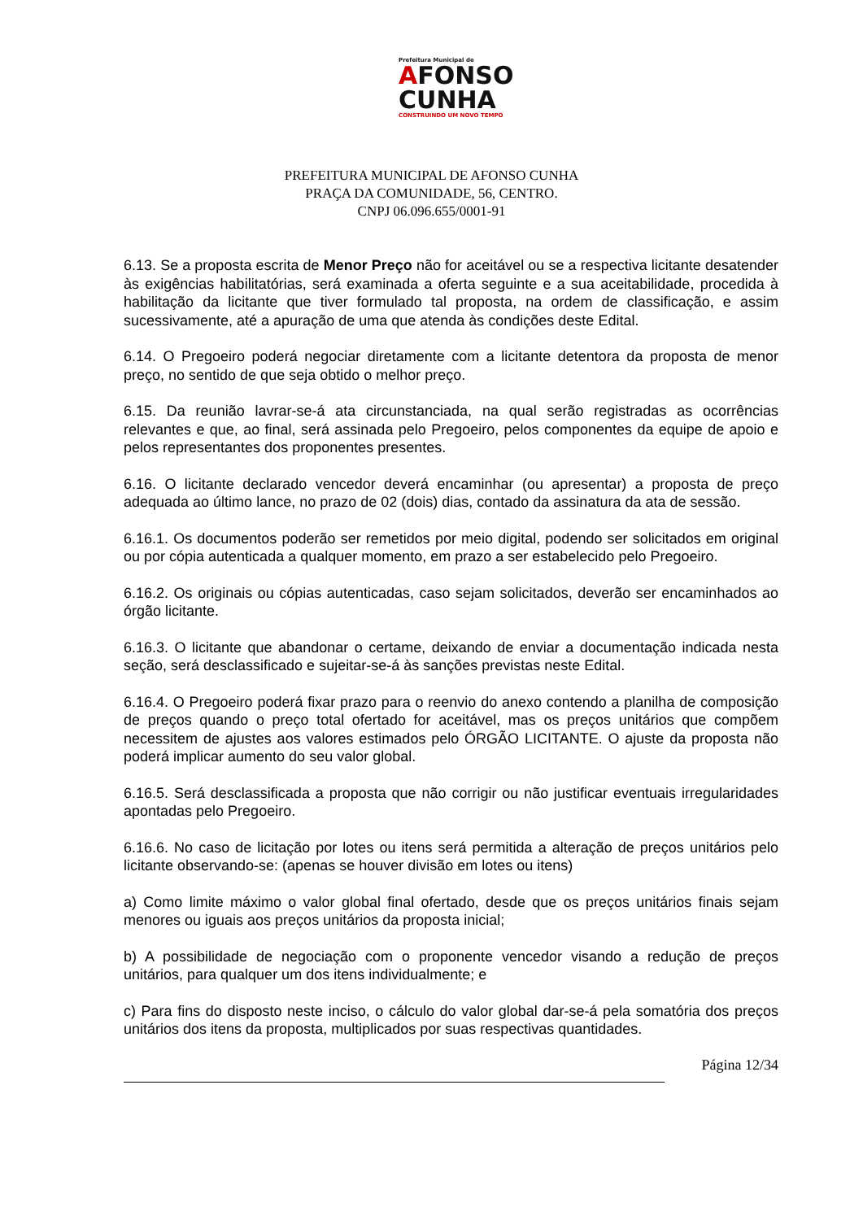Prefeitura Municipal de
AFONSO
CUNHA
CONSTRUINDO UM NOVO TEMPO
PREFEITURA MUNICIPAL DE AFONSO CUNHA
PRAÇA DA COMUNIDADE, 56, CENTRO.
CNPJ 06.096.655/0001-91
6.13. Se a proposta escrita de Menor Preço não for aceitável ou se a respectiva licitante desatender às exigências habilitatórias, será examinada a oferta seguinte e a sua aceitabilidade, procedida à habilitação da licitante que tiver formulado tal proposta, na ordem de classificação, e assim sucessivamente, até a apuração de uma que atenda às condições deste Edital.
6.14. O Pregoeiro poderá negociar diretamente com a licitante detentora da proposta de menor preço, no sentido de que seja obtido o melhor preço.
6.15. Da reunião lavrar-se-á ata circunstanciada, na qual serão registradas as ocorrências relevantes e que, ao final, será assinada pelo Pregoeiro, pelos componentes da equipe de apoio e pelos representantes dos proponentes presentes.
6.16. O licitante declarado vencedor deverá encaminhar (ou apresentar) a proposta de preço adequada ao último lance, no prazo de 02 (dois) dias, contado da assinatura da ata de sessão.
6.16.1. Os documentos poderão ser remetidos por meio digital, podendo ser solicitados em original ou por cópia autenticada a qualquer momento, em prazo a ser estabelecido pelo Pregoeiro.
6.16.2. Os originais ou cópias autenticadas, caso sejam solicitados, deverão ser encaminhados ao órgão licitante.
6.16.3. O licitante que abandonar o certame, deixando de enviar a documentação indicada nesta seção, será desclassificado e sujeitar-se-á às sanções previstas neste Edital.
6.16.4. O Pregoeiro poderá fixar prazo para o reenvio do anexo contendo a planilha de composição de preços quando o preço total ofertado for aceitável, mas os preços unitários que compõem necessitem de ajustes aos valores estimados pelo ÓRGÃO LICITANTE. O ajuste da proposta não poderá implicar aumento do seu valor global.
6.16.5. Será desclassificada a proposta que não corrigir ou não justificar eventuais irregularidades apontadas pelo Pregoeiro.
6.16.6. No caso de licitação por lotes ou itens será permitida a alteração de preços unitários pelo licitante observando-se: (apenas se houver divisão em lotes ou itens)
a) Como limite máximo o valor global final ofertado, desde que os preços unitários finais sejam menores ou iguais aos preços unitários da proposta inicial;
b) A possibilidade de negociação com o proponente vencedor visando a redução de preços unitários, para qualquer um dos itens individualmente; e
c) Para fins do disposto neste inciso, o cálculo do valor global dar-se-á pela somatória dos preços unitários dos itens da proposta, multiplicados por suas respectivas quantidades.
Página 12/34